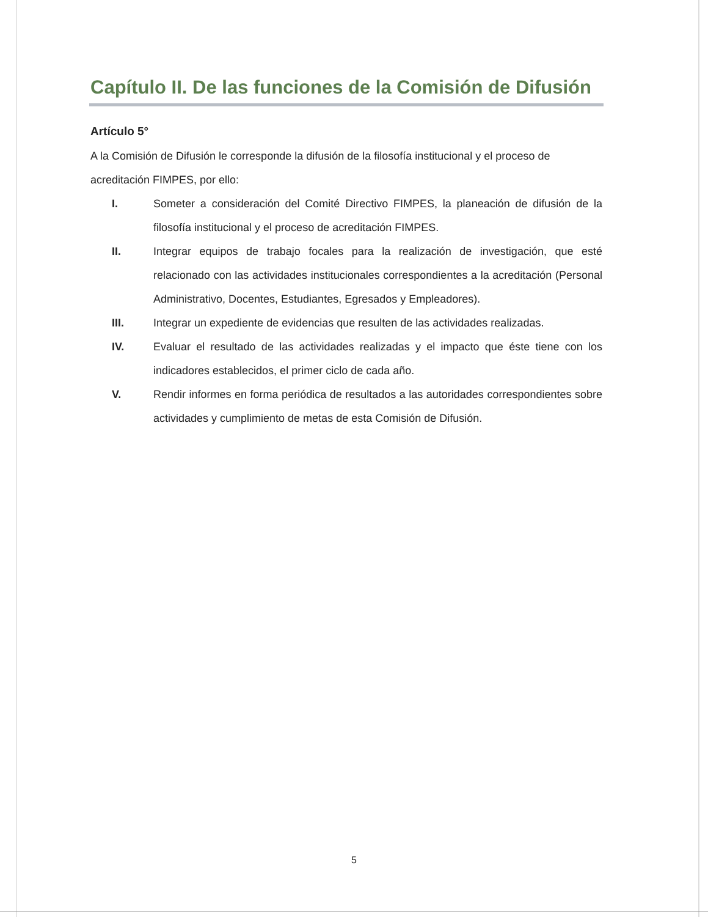Capítulo II. De las funciones de la Comisión de Difusión
Artículo 5°
A la Comisión de Difusión le corresponde la difusión de la filosofía institucional y el proceso de acreditación FIMPES, por ello:
I. Someter a consideración del Comité Directivo FIMPES, la planeación de difusión de la filosofía institucional y el proceso de acreditación FIMPES.
II. Integrar equipos de trabajo focales para la realización de investigación, que esté relacionado con las actividades institucionales correspondientes a la acreditación (Personal Administrativo, Docentes, Estudiantes, Egresados y Empleadores).
III. Integrar un expediente de evidencias que resulten de las actividades realizadas.
IV. Evaluar el resultado de las actividades realizadas y el impacto que éste tiene con los indicadores establecidos, el primer ciclo de cada año.
V. Rendir informes en forma periódica de resultados a las autoridades correspondientes sobre actividades y cumplimiento de metas de esta Comisión de Difusión.
5